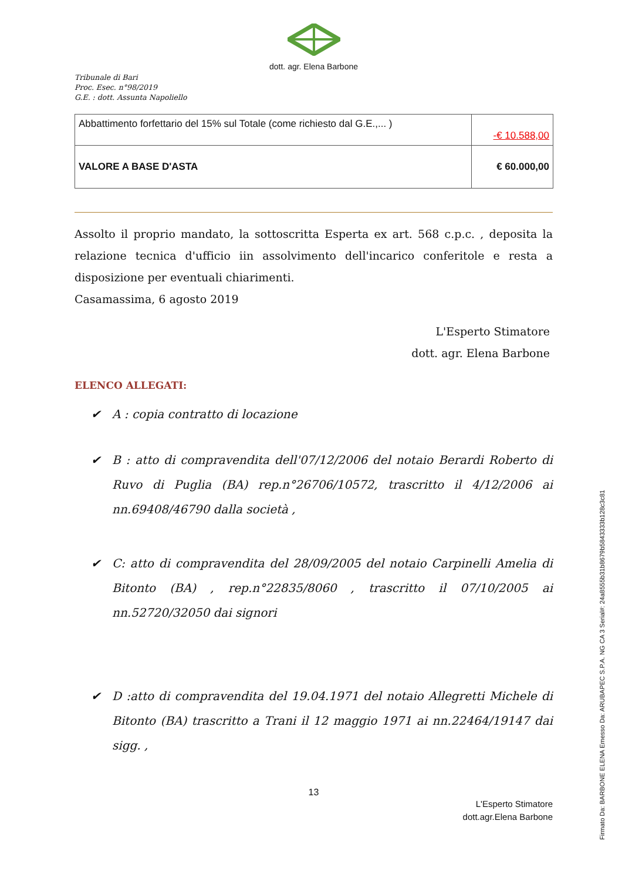dott. agr. Elena Barbone
Tribunale di Bari
Proc. Esec. n°98/2019
G.E. : dott. Assunta Napoliello
| Abbattimento forfettario del 15% sul Totale (come richiesto dal G.E.,... ) | -€ 10.588,00 |
| VALORE A BASE D'ASTA | € 60.000,00 |
Assolto il proprio mandato, la sottoscritta Esperta ex art. 568 c.p.c. , deposita la relazione tecnica d'ufficio iin assolvimento dell'incarico conferitole e resta a disposizione per eventuali chiarimenti.
Casamassima, 6 agosto 2019
L'Esperto Stimatore
dott. agr. Elena Barbone
ELENCO ALLEGATI:
✔ A : copia contratto di locazione
✔ B : atto di compravendita dell'07/12/2006 del notaio Berardi Roberto di Ruvo di Puglia (BA) rep.n°26706/10572, trascritto il 4/12/2006 ai nn.69408/46790 dalla società ,
✔ C: atto di compravendita del 28/09/2005 del notaio Carpinelli Amelia di Bitonto (BA) , rep.n°22835/8060 , trascritto il 07/10/2005 ai nn.52720/32050 dai signori
✔ D :atto di compravendita del 19.04.1971 del notaio Allegretti Michele di Bitonto (BA) trascritto a Trani il 12 maggio 1971 ai nn.22464/19147 dai sigg. ,
13
L'Esperto Stimatore
dott.agr.Elena Barbone
Firmato Da: BARBONE ELENA Emesso Da: ARUBAPEC S.P.A. NG CA 3 Serial#: 24a8555b31b8679b5843333b128c3c81